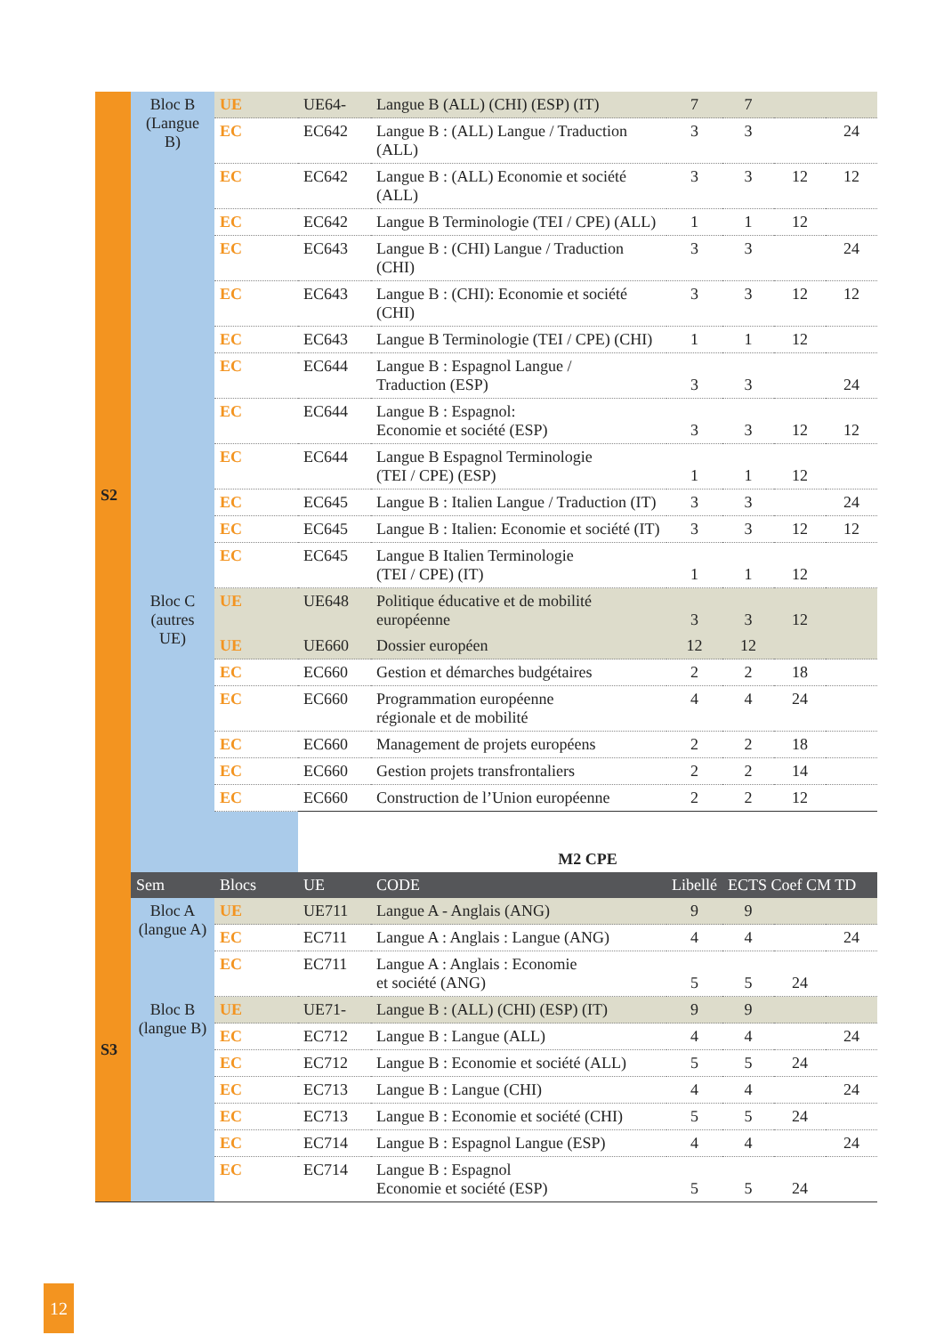| S2 | Bloc B (Langue B) | UE | UE64- | Langue B (ALL) (CHI) (ESP) (IT) | 7 | 7 | | |
| | | EC | EC642 | Langue B : (ALL) Langue / Traduction (ALL) | 3 | 3 | | 24 |
| | | EC | EC642 | Langue B : (ALL) Economie et société (ALL) | 3 | 3 | 12 | 12 |
| | | EC | EC642 | Langue B Terminologie (TEI / CPE) (ALL) | 1 | 1 | 12 | |
| | | EC | EC643 | Langue B : (CHI) Langue / Traduction (CHI) | 3 | 3 | | 24 |
| | | EC | EC643 | Langue B : (CHI): Economie et société (CHI) | 3 | 3 | 12 | 12 |
| | | EC | EC643 | Langue B Terminologie (TEI / CPE) (CHI) | 1 | 1 | 12 | |
| | | EC | EC644 | Langue B : Espagnol Langue / Traduction (ESP) | 3 | 3 | | 24 |
| | | EC | EC644 | Langue B : Espagnol: Economie et société (ESP) | 3 | 3 | 12 | 12 |
| | | EC | EC644 | Langue B Espagnol Terminologie (TEI / CPE) (ESP) | 1 | 1 | 12 | |
| | | EC | EC645 | Langue B : Italien Langue / Traduction (IT) | 3 | 3 | | 24 |
| | | EC | EC645 | Langue B : Italien: Economie et société (IT) | 3 | 3 | 12 | 12 |
| | | EC | EC645 | Langue B Italien Terminologie (TEI / CPE) (IT) | 1 | 1 | 12 | |
| | Bloc C (autres UE) | UE | UE648 | Politique éducative et de mobilité européenne | 3 | 3 | 12 | |
| | | UE | UE660 | Dossier européen | 12 | 12 | | |
| | | EC | EC660 | Gestion et démarches budgétaires | 2 | 2 | 18 | |
| | | EC | EC660 | Programmation européenne régionale et de mobilité | 4 | 4 | 24 | |
| | | EC | EC660 | Management de projets européens | 2 | 2 | 18 | |
| | | EC | EC660 | Gestion projets transfrontaliers | 2 | 2 | 14 | |
| | | EC | EC660 | Construction de l’Union européenne | 2 | 2 | 12 | |
| | | | M2 CPE | | | | | |
| | Sem | Blocs | UE | CODE | Libellé | ECTS Coef CM TD | | |
| S3 | Bloc A (langue A) | UE | UE711 | Langue A - Anglais (ANG) | 9 | 9 | | |
| | | EC | EC711 | Langue A : Anglais : Langue (ANG) | 4 | 4 | | 24 |
| | | EC | EC711 | Langue A : Anglais : Economie et société (ANG) | 5 | 5 | 24 | |
| | Bloc B (langue B) | UE | UE71- | Langue B : (ALL) (CHI) (ESP) (IT) | 9 | 9 | | |
| | | EC | EC712 | Langue B : Langue (ALL) | 4 | 4 | | 24 |
| | | EC | EC712 | Langue B : Economie et société (ALL) | 5 | 5 | 24 | |
| | | EC | EC713 | Langue B : Langue (CHI) | 4 | 4 | | 24 |
| | | EC | EC713 | Langue B : Economie et société (CHI) | 5 | 5 | 24 | |
| | | EC | EC714 | Langue B : Espagnol Langue (ESP) | 4 | 4 | | 24 |
| | | EC | EC714 | Langue B : Espagnol Economie et société (ESP) | 5 | 5 | 24 | |
12